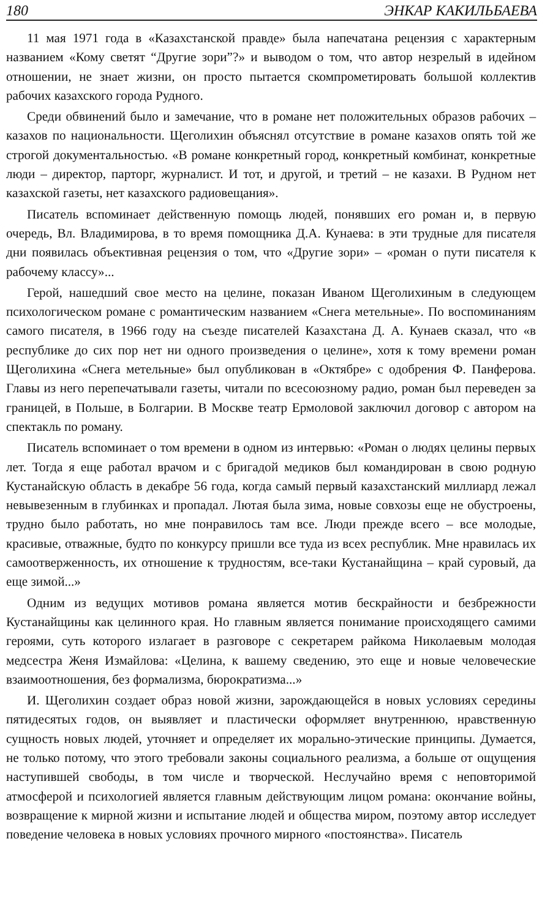180 ЭНКАР КАКИЛЬБАЕВА
11 мая 1971 года в «Казахстанской правде» была напечатана рецензия с характерным названием «Кому светят “Другие зори”?» и выводом о том, что автор незрелый в идейном отношении, не знает жизни, он просто пытается скомпрометировать большой коллектив рабочих казахского города Рудного.
Среди обвинений было и замечание, что в романе нет положительных образов рабочих – казахов по национальности. Щеголихин объяснял отсутствие в романе казахов опять той же строгой документальностью. «В романе конкретный город, конкретный комбинат, конкретные люди – директор, парторг, журналист. И тот, и другой, и третий – не казахи. В Рудном нет казахской газеты, нет казахского радиовещания».
Писатель вспоминает действенную помощь людей, понявших его роман и, в первую очередь, Вл. Владимирова, в то время помощника Д.А. Кунаева: в эти трудные для писателя дни появилась объективная рецензия о том, что «Другие зори» – «роман о пути писателя к рабочему классу»...
Герой, нашедший свое место на целине, показан Иваном Щеголихиным в следующем психологическом романе с романтическим названием «Снега метельные». По воспоминаниям самого писателя, в 1966 году на съезде писателей Казахстана Д. А. Кунаев сказал, что «в республике до сих пор нет ни одного произведения о целине», хотя к тому времени роман Щеголихина «Снега метельные» был опубликован в «Октябре» с одобрения Ф. Панферова. Главы из него перепечатывали газеты, читали по всесоюзному радио, роман был переведен за границей, в Польше, в Болгарии. В Москве театр Ермоловой заключил договор с автором на спектакль по роману.
Писатель вспоминает о том времени в одном из интервью: «Роман о людях целины первых лет. Тогда я еще работал врачом и с бригадой медиков был командирован в свою родную Кустанайскую область в декабре 56 года, когда самый первый казахстанский миллиард лежал невывезенным в глубинках и пропадал. Лютая была зима, новые совхозы еще не обустроены, трудно было работать, но мне понравилось там все. Люди прежде всего – все молодые, красивые, отважные, будто по конкурсу пришли все туда из всех республик. Мне нравилась их самоотверженность, их отношение к трудностям, все-таки Кустанайщина – край суровый, да еще зимой...»
Одним из ведущих мотивов романа является мотив бескрайности и безбрежности Кустанайщины как целинного края. Но главным является понимание происходящего самими героями, суть которого излагает в разговоре с секретарем райкома Николаевым молодая медсестра Женя Измайлова: «Целина, к вашему сведению, это еще и новые человеческие взаимоотношения, без формализма, бюрократизма...»
И. Щеголихин создает образ новой жизни, зарождающейся в новых условиях середины пятидесятых годов, он выявляет и пластически оформляет внутреннюю, нравственную сущность новых людей, уточняет и определяет их морально-этические принципы. Думается, не только потому, что этого требовали законы социального реализма, а больше от ощущения наступившей свободы, в том числе и творческой. Неслучайно время с неповторимой атмосферой и психологией является главным действующим лицом романа: окончание войны, возвращение к мирной жизни и испытание людей и общества миром, поэтому автор исследует поведение человека в новых условиях прочного мирного «постоянства». Писатель